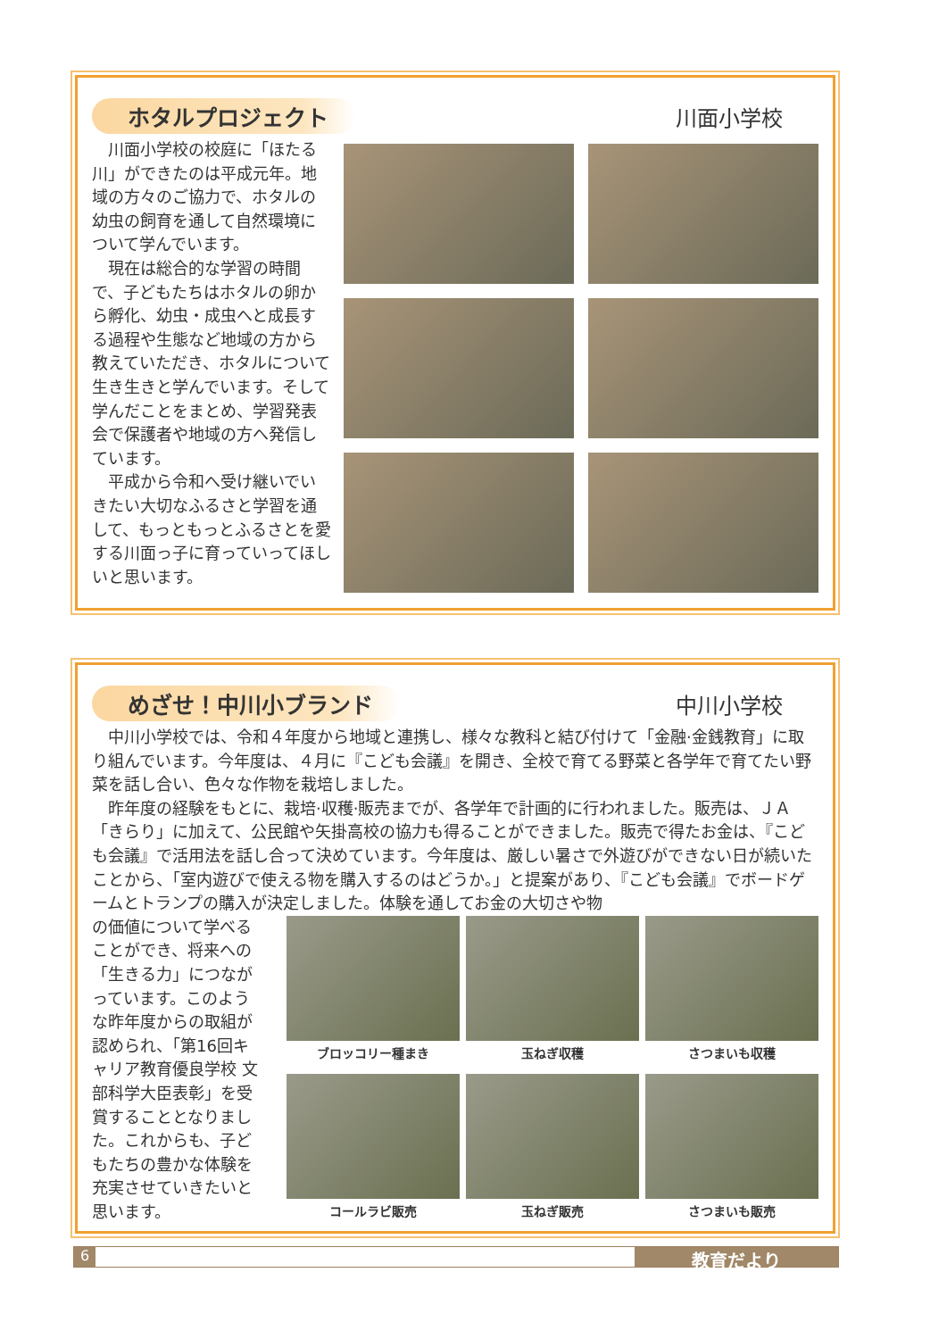ホタルプロジェクト 川面小学校
川面小学校の校庭に「ほたる川」ができたのは平成元年。地域の方々のご協力で、ホタルの幼虫の飼育を通して自然環境について学んでいます。
現在は総合的な学習の時間で、子どもたちはホタルの卵から孵化、幼虫・成虫へと成長する過程や生態など地域の方から教えていただき、ホタルについて生き生きと学んでいます。そして学んだことをまとめ、学習発表会で保護者や地域の方へ発信しています。
平成から令和へ受け継いでいきたい大切なふるさと学習を通して、もっともっとふるさとを愛する川面っ子に育っていってほしいと思います。
めざせ！中川小ブランド 中川小学校
中川小学校では、令和４年度から地域と連携し、様々な教科と結び付けて「金融·金銭教育」に取り組んでいます。今年度は、４月に『こども会議』を開き、全校で育てる野菜と各学年で育てたい野菜を話し合い、色々な作物を栽培しました。
昨年度の経験をもとに、栽培·収穫·販売までが、各学年で計画的に行われました。販売は、ＪＡ「きらり」に加えて、公民館や矢掛高校の協力も得ることができました。販売で得たお金は、『こども会議』で活用法を話し合って決めています。今年度は、厳しい暑さで外遊びができない日が続いたことから、「室内遊びで使える物を購入するのはどうか。」と提案があり、『こども会議』でボードゲームとトランプの購入が決定しました。体験を通してお金の大切さや物
の価値について学べることができ、将来への「生きる力」につながっています。このような昨年度からの取組が認められ、「第16回キャリア教育優良学校 文部科学大臣表彰」を受賞することとなりました。これからも、子どもたちの豊かな体験を充実させていきたいと思います。
ブロッコリー種まき
玉ねぎ収穫
さつまいも収穫
コールラビ販売
玉ねぎ販売
さつまいも販売
6 教育だより